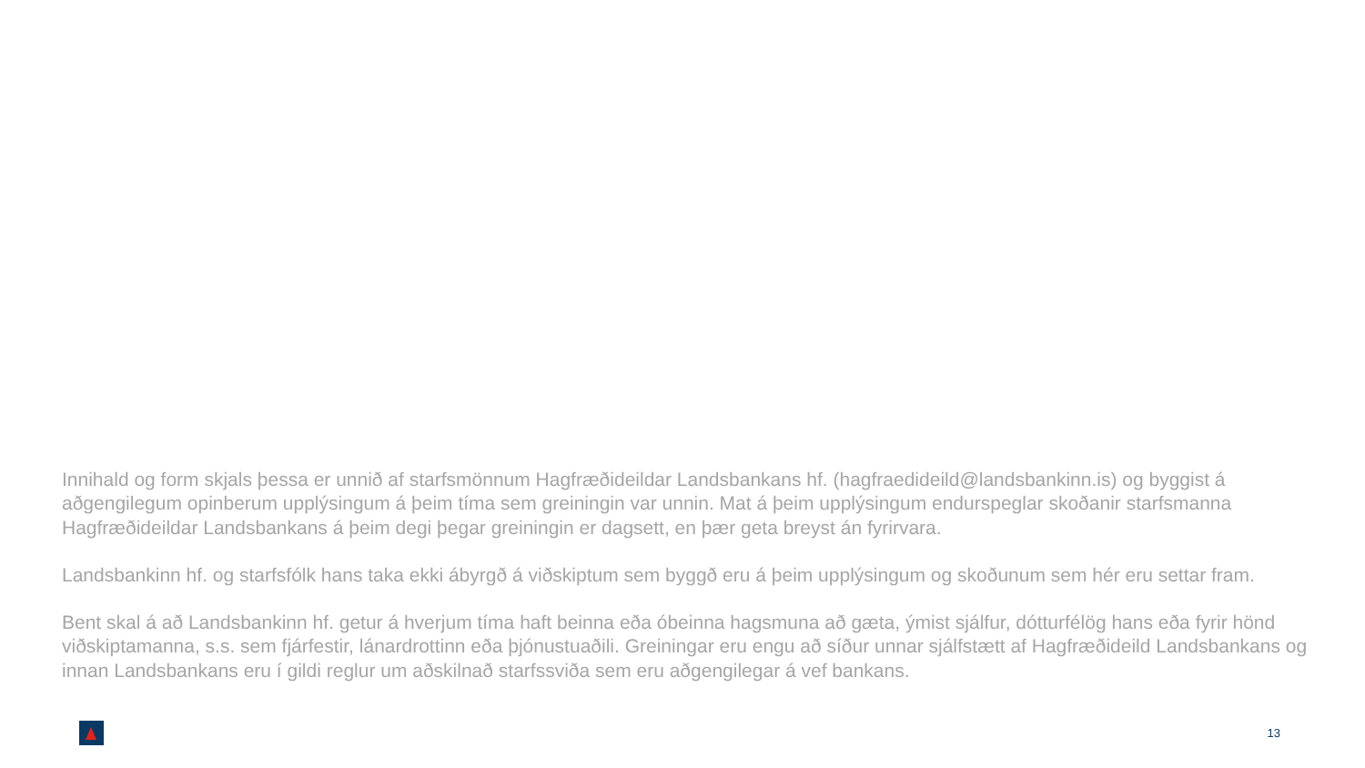Innihald og form skjals þessa er unnið af starfsmönnum Hagfræðideildar Landsbankans hf. (hagfraedideild@landsbankinn.is) og byggist á aðgengilegum opinberum upplýsingum á þeim tíma sem greiningin var unnin. Mat á þeim upplýsingum endurspeglar skoðanir starfsmanna Hagfræðideildar Landsbankans á þeim degi þegar greiningin er dagsett, en þær geta breyst án fyrirvara.
Landsbankinn hf. og starfsfólk hans taka ekki ábyrgð á viðskiptum sem byggð eru á þeim upplýsingum og skoðunum sem hér eru settar fram.
Bent skal á að Landsbankinn hf. getur á hverjum tíma haft beinna eða óbeinna hagsmuna að gæta, ýmist sjálfur, dótturfélög hans eða fyrir hönd viðskiptamanna, s.s. sem fjárfestir, lánardrottinn eða þjónustuaðili. Greiningar eru engu að síður unnar sjálfstætt af Hagfræðideild Landsbankans og innan Landsbankans eru í gildi reglur um aðskilnað starfssviða sem eru aðgengilegar á vef bankans.
13